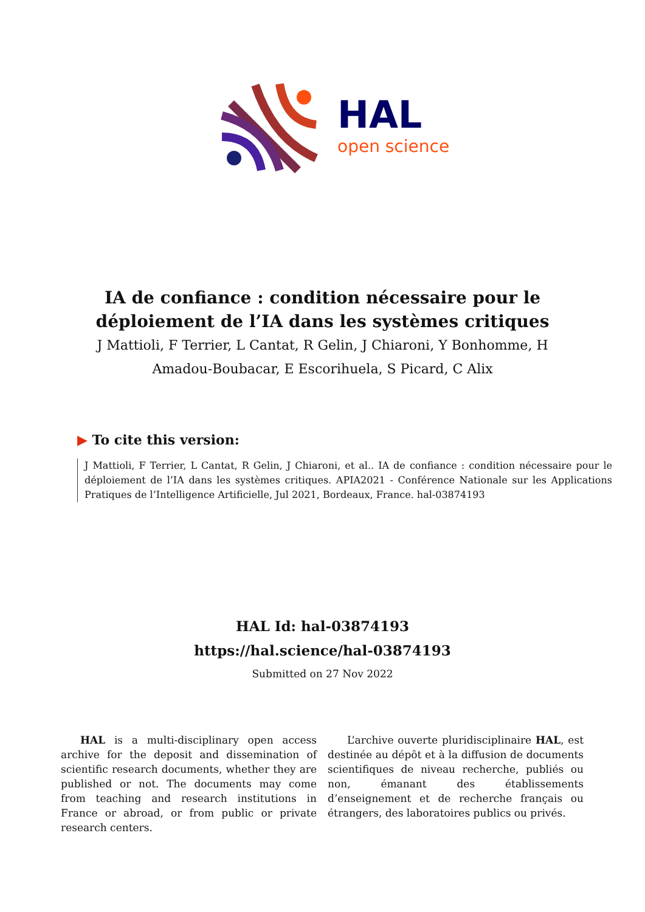HAL
open science
IA de confiance : condition nécessaire pour le
déploiement de l’IA dans les systèmes critiques
J Mattioli, F Terrier, L Cantat, R Gelin, J Chiaroni, Y Bonhomme, H
Amadou-Boubacar, E Escorihuela, S Picard, C Alix
▶ To cite this version:
J Mattioli, F Terrier, L Cantat, R Gelin, J Chiaroni, et al.. IA de confiance : condition nécessaire pour le déploiement de l’IA dans les systèmes critiques. APIA2021 - Conférence Nationale sur les Applications Pratiques de l’Intelligence Artificielle, Jul 2021, Bordeaux, France. hal-03874193
HAL Id: hal-03874193
https://hal.science/hal-03874193
Submitted on 27 Nov 2022
HAL is a multi-disciplinary open access archive for the deposit and dissemination of scientific research documents, whether they are published or not. The documents may come from teaching and research institutions in France or abroad, or from public or private research centers.
L’archive ouverte pluridisciplinaire HAL, est destinée au dépôt et à la diffusion de documents scientifiques de niveau recherche, publiés ou non, émanant des établissements d’enseignement et de recherche français ou étrangers, des laboratoires publics ou privés.